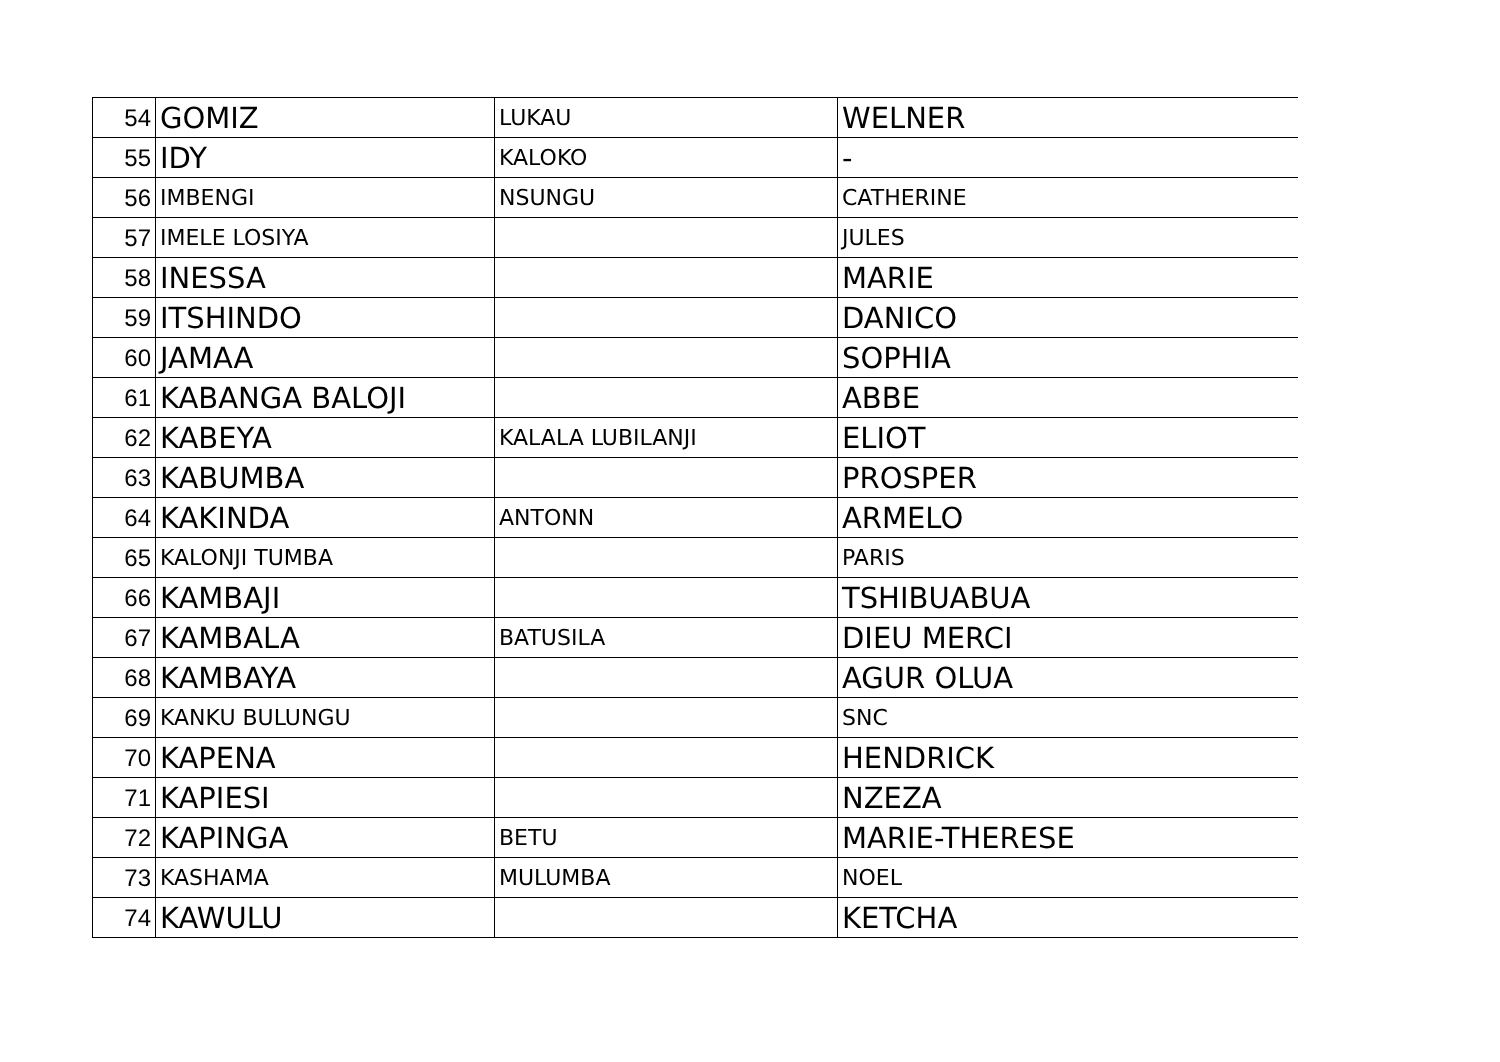| 54 | GOMIZ | LUKAU | WELNER |
| 55 | IDY | KALOKO | - |
| 56 | IMBENGI | NSUNGU | CATHERINE |
| 57 | IMELE LOSIYA | | JULES |
| 58 | INESSA | | MARIE |
| 59 | ITSHINDO | | DANICO |
| 60 | JAMAA | | SOPHIA |
| 61 | KABANGA BALOJI | | ABBE |
| 62 | KABEYA | KALALA LUBILANJI | ELIOT |
| 63 | KABUMBA | | PROSPER |
| 64 | KAKINDA | ANTONN | ARMELO |
| 65 | KALONJI TUMBA | | PARIS |
| 66 | KAMBAJI | | TSHIBUABUA |
| 67 | KAMBALA | BATUSILA | DIEU MERCI |
| 68 | KAMBAYA | | AGUR OLUA |
| 69 | KANKU BULUNGU | | SNC |
| 70 | KAPENA | | HENDRICK |
| 71 | KAPIESI | | NZEZA |
| 72 | KAPINGA | BETU | MARIE-THERESE |
| 73 | KASHAMA | MULUMBA | NOEL |
| 74 | KAWULU | | KETCHA |